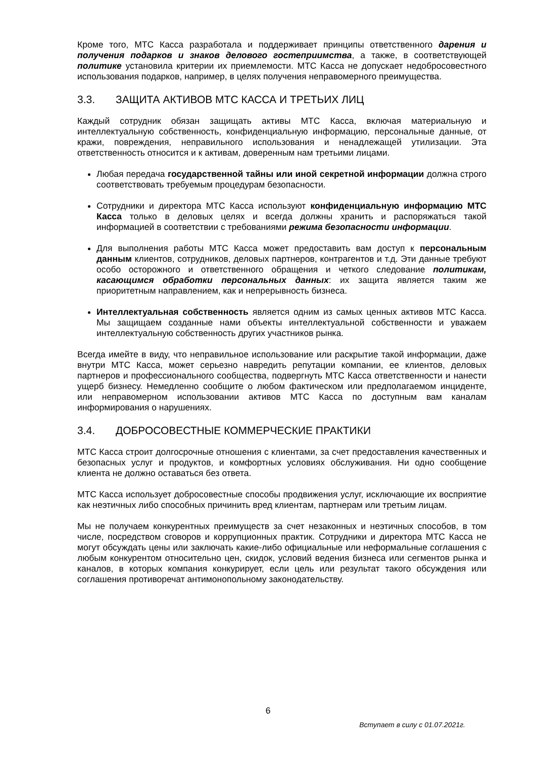Кроме того, МТС Касса разработала и поддерживает принципы ответственного дарения и получения подарков и знаков делового гостеприимства, а также, в соответствующей политике установила критерии их приемлемости. МТС Касса не допускает недобросовестного использования подарков, например, в целях получения неправомерного преимущества.
3.3. ЗАЩИТА АКТИВОВ МТС КАССА И ТРЕТЬИХ ЛИЦ
Каждый сотрудник обязан защищать активы МТС Касса, включая материальную и интеллектуальную собственность, конфиденциальную информацию, персональные данные, от кражи, повреждения, неправильного использования и ненадлежащей утилизации. Эта ответственность относится и к активам, доверенным нам третьими лицами.
Любая передача государственной тайны или иной секретной информации должна строго соответствовать требуемым процедурам безопасности.
Сотрудники и директора МТС Касса используют конфиденциальную информацию МТС Касса только в деловых целях и всегда должны хранить и распоряжаться такой информацией в соответствии с требованиями режима безопасности информации.
Для выполнения работы МТС Касса может предоставить вам доступ к персональным данным клиентов, сотрудников, деловых партнеров, контрагентов и т.д. Эти данные требуют особо осторожного и ответственного обращения и четкого следование политикам, касающимся обработки персональных данных: их защита является таким же приоритетным направлением, как и непрерывность бизнеса.
Интеллектуальная собственность является одним из самых ценных активов МТС Касса. Мы защищаем созданные нами объекты интеллектуальной собственности и уважаем интеллектуальную собственность других участников рынка.
Всегда имейте в виду, что неправильное использование или раскрытие такой информации, даже внутри МТС Касса, может серьезно навредить репутации компании, ее клиентов, деловых партнеров и профессионального сообщества, подвергнуть МТС Касса ответственности и нанести ущерб бизнесу. Немедленно сообщите о любом фактическом или предполагаемом инциденте, или неправомерном использовании активов МТС Касса по доступным вам каналам информирования о нарушениях.
3.4. ДОБРОСОВЕСТНЫЕ КОММЕРЧЕСКИЕ ПРАКТИКИ
МТС Касса строит долгосрочные отношения с клиентами, за счет предоставления качественных и безопасных услуг и продуктов, и комфортных условиях обслуживания. Ни одно сообщение клиента не должно оставаться без ответа.
МТС Касса использует добросовестные способы продвижения услуг, исключающие их восприятие как неэтичных либо способных причинить вред клиентам, партнерам или третьим лицам.
Мы не получаем конкурентных преимуществ за счет незаконных и неэтичных способов, в том числе, посредством сговоров и коррупционных практик. Сотрудники и директора МТС Касса не могут обсуждать цены или заключать какие-либо официальные или неформальные соглашения с любым конкурентом относительно цен, скидок, условий ведения бизнеса или сегментов рынка и каналов, в которых компания конкурирует, если цель или результат такого обсуждения или соглашения противоречат антимонопольному законодательству.
6
Вступает в силу с 01.07.2021г.